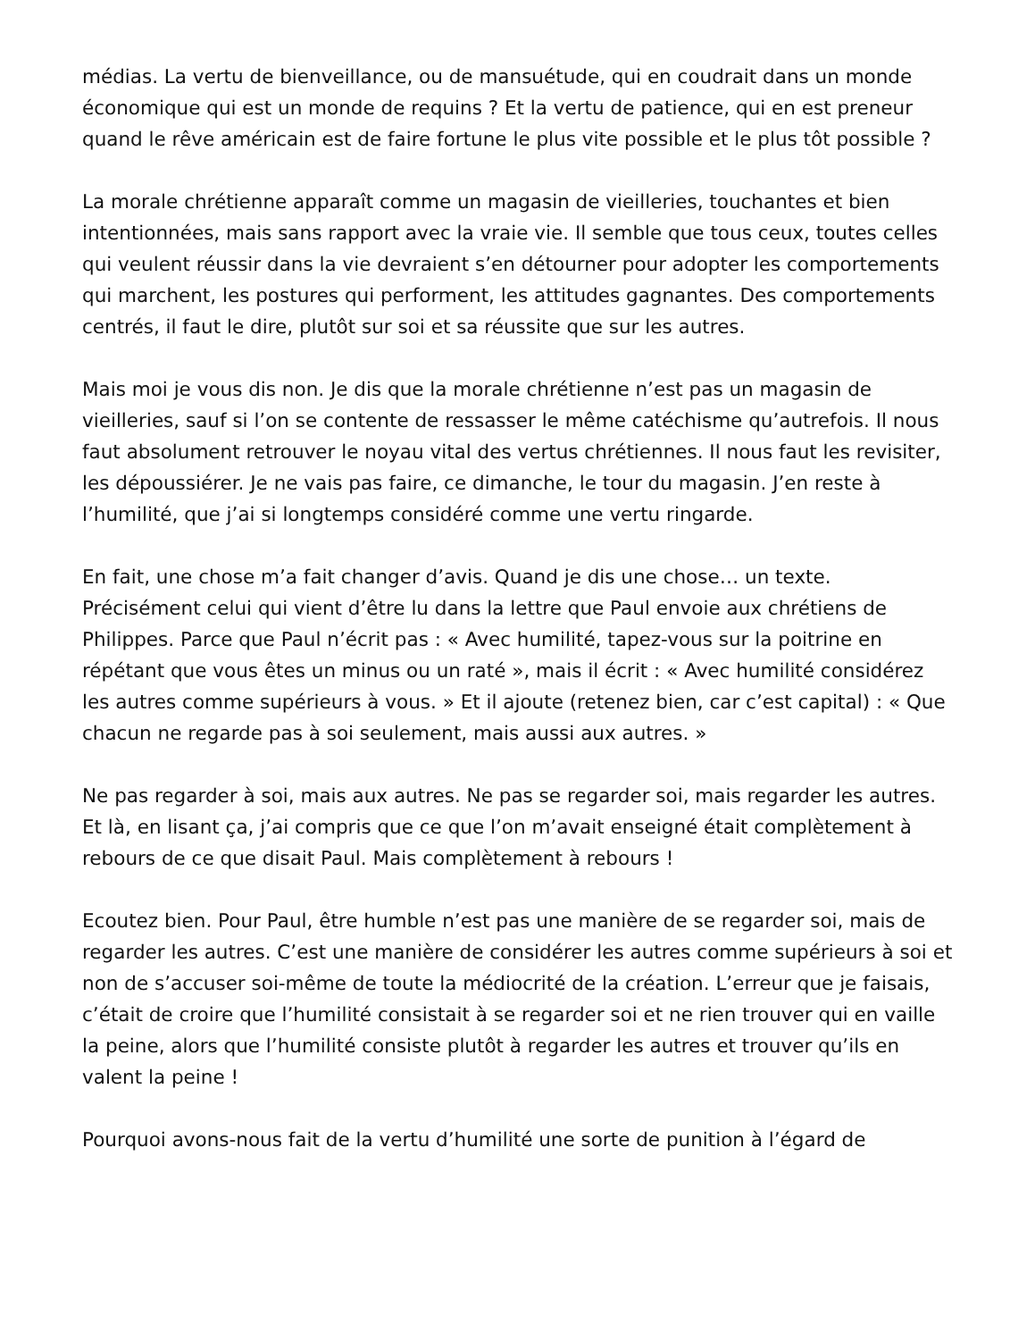médias. La vertu de bienveillance, ou de mansuétude, qui en coudrait dans un monde économique qui est un monde de requins ? Et la vertu de patience, qui en est preneur quand le rêve américain est de faire fortune le plus vite possible et le plus tôt possible ?
La morale chrétienne apparaît comme un magasin de vieilleries, touchantes et bien intentionnées, mais sans rapport avec la vraie vie. Il semble que tous ceux, toutes celles qui veulent réussir dans la vie devraient s’en détourner pour adopter les comportements qui marchent, les postures qui performent, les attitudes gagnantes. Des comportements centrés, il faut le dire, plutôt sur soi et sa réussite que sur les autres.
Mais moi je vous dis non. Je dis que la morale chrétienne n’est pas un magasin de vieilleries, sauf si l’on se contente de ressasser le même catéchisme qu’autrefois. Il nous faut absolument retrouver le noyau vital des vertus chrétiennes. Il nous faut les revisiter, les dépoussiérer. Je ne vais pas faire, ce dimanche, le tour du magasin. J’en reste à l’humilité, que j’ai si longtemps considéré comme une vertu ringarde.
En fait, une chose m’a fait changer d’avis. Quand je dis une chose… un texte. Précisément celui qui vient d’être lu dans la lettre que Paul envoie aux chrétiens de Philippes. Parce que Paul n’écrit pas : « Avec humilité, tapez-vous sur la poitrine en répétant que vous êtes un minus ou un raté », mais il écrit : « Avec humilité considérez les autres comme supérieurs à vous. » Et il ajoute (retenez bien, car c’est capital) : « Que chacun ne regarde pas à soi seulement, mais aussi aux autres. »
Ne pas regarder à soi, mais aux autres. Ne pas se regarder soi, mais regarder les autres. Et là, en lisant ça, j’ai compris que ce que l’on m’avait enseigné était complètement à rebours de ce que disait Paul. Mais complètement à rebours !
Ecoutez bien. Pour Paul, être humble n’est pas une manière de se regarder soi, mais de regarder les autres. C’est une manière de considérer les autres comme supérieurs à soi et non de s’accuser soi-même de toute la médiocrité de la création. L’erreur que je faisais, c’était de croire que l’humilité consistait à se regarder soi et ne rien trouver qui en vaille la peine, alors que l’humilité consiste plutôt à regarder les autres et trouver qu’ils en valent la peine !
Pourquoi avons-nous fait de la vertu d’humilité une sorte de punition à l’égard de